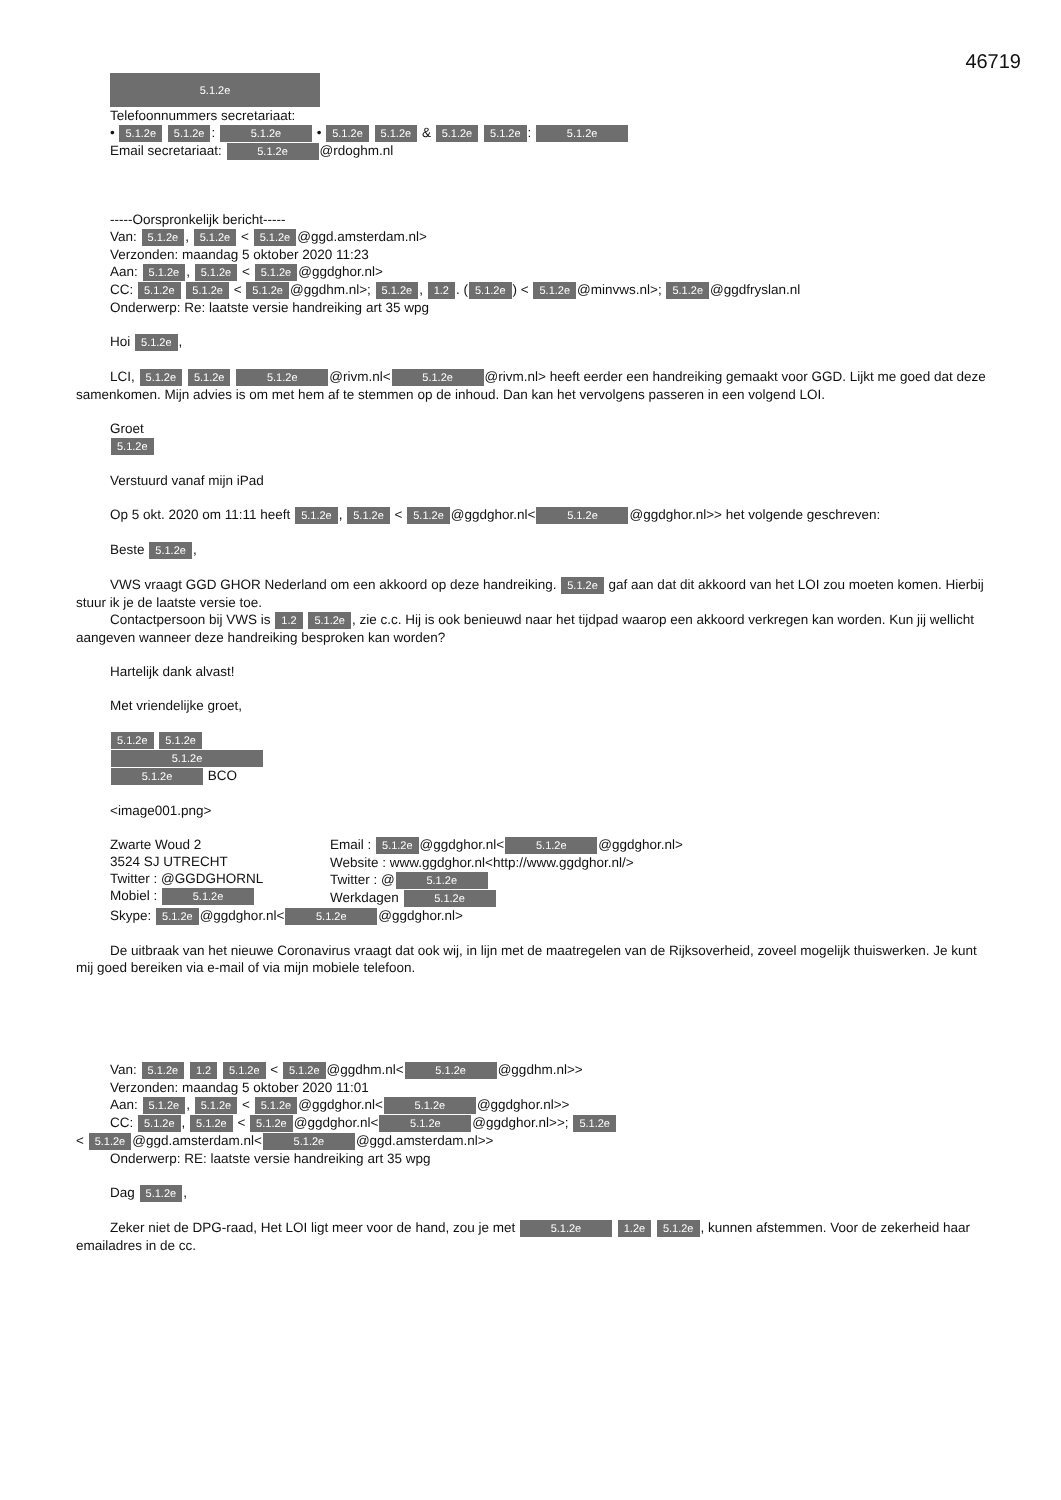46719
5.1.2e
Telefoonnummers secretariaat:
• 5.1.2e 5.1.2e: 5.1.2e • 5.1.2e 5.1.2e & 5.1.2e 5.1.2e: 5.1.2e
Email secretariaat: 5.1.2e @rdoghm.nl
-----Oorspronkelijk bericht-----
Van: 5.1.2e, 5.1.2e < 5.1.2e @ggd.amsterdam.nl>
Verzonden: maandag 5 oktober 2020 11:23
Aan: 5.1.2e, 5.1.2e < 5.1.2e @ggdghor.nl>
CC: 5.1.2e 5.1.2e < 5.1.2e @ggdhm.nl>; 5.1.2e, 1.2. (5.1.2e) < 5.1.2e @minvws.nl>; 5.1.2e @ggdfryslan.nl
Onderwerp: Re: laatste versie handreiking art 35 wpg
Hoi 5.1.2e,
LCI, 5.1.2e 5.1.2e 5.1.2e @rivm.nl< 5.1.2e @rivm.nl> heeft eerder een handreiking gemaakt voor GGD. Lijkt me goed dat deze samenkomen. Mijn advies is om met hem af te stemmen op de inhoud. Dan kan het vervolgens passeren in een volgend LOI.
Groet
5.1.2e
Verstuurd vanaf mijn iPad
Op 5 okt. 2020 om 11:11 heeft 5.1.2e, 5.1.2e < 5.1.2e @ggdghor.nl< 5.1.2e @ggdghor.nl>> het volgende geschreven:
Beste 5.1.2e,
VWS vraagt GGD GHOR Nederland om een akkoord op deze handreiking. 5.1.2e gaf aan dat dit akkoord van het LOI zou moeten komen. Hierbij stuur ik je de laatste versie toe.
Contactpersoon bij VWS is 1.2 5.1.2e, zie c.c. Hij is ook benieuwd naar het tijdpad waarop een akkoord verkregen kan worden. Kun jij wellicht aangeven wanneer deze handreiking besproken kan worden?
Hartelijk dank alvast!
Met vriendelijke groet,
5.1.2e 5.1.2e
5.1.2e
5.1.2e BCO
<image001.png>
Zwarte Woud 2
3524 SJ UTRECHT
Twitter : @GGDGHORNL
Mobiel : 5.1.2e
Email : 5.1.2e @ggdghor.nl< 5.1.2e @ggdghor.nl>
Website : www.ggdghor.nl<http://www.ggdghor.nl/>
Twitter : @ 5.1.2e
Werkdagen 5.1.2e
Skype: 5.1.2e @ggdghor.nl< 5.1.2e @ggdghor.nl>
De uitbraak van het nieuwe Coronavirus vraagt dat ook wij, in lijn met de maatregelen van de Rijksoverheid, zoveel mogelijk thuiswerken. Je kunt mij goed bereiken via e-mail of via mijn mobiele telefoon.
Van: 5.1.2e 1.2 5.1.2e < 5.1.2e @ggdhm.nl< 5.1.2e @ggdhm.nl>>
Verzonden: maandag 5 oktober 2020 11:01
Aan: 5.1.2e, 5.1.2e < 5.1.2e @ggdghor.nl< 5.1.2e @ggdghor.nl>>
CC: 5.1.2e, 5.1.2e < 5.1.2e @ggdghor.nl< 5.1.2e @ggdghor.nl>>; 5.1.2e
< 5.1.2e @ggd.amsterdam.nl< 5.1.2e @ggd.amsterdam.nl>>
Onderwerp: RE: laatste versie handreiking art 35 wpg
Dag 5.1.2e,
Zeker niet de DPG-raad, Het LOI ligt meer voor de hand, zou je met 5.1.2e 1.2e 5.1.2e, kunnen afstemmen. Voor de zekerheid haar emailadres in de cc.